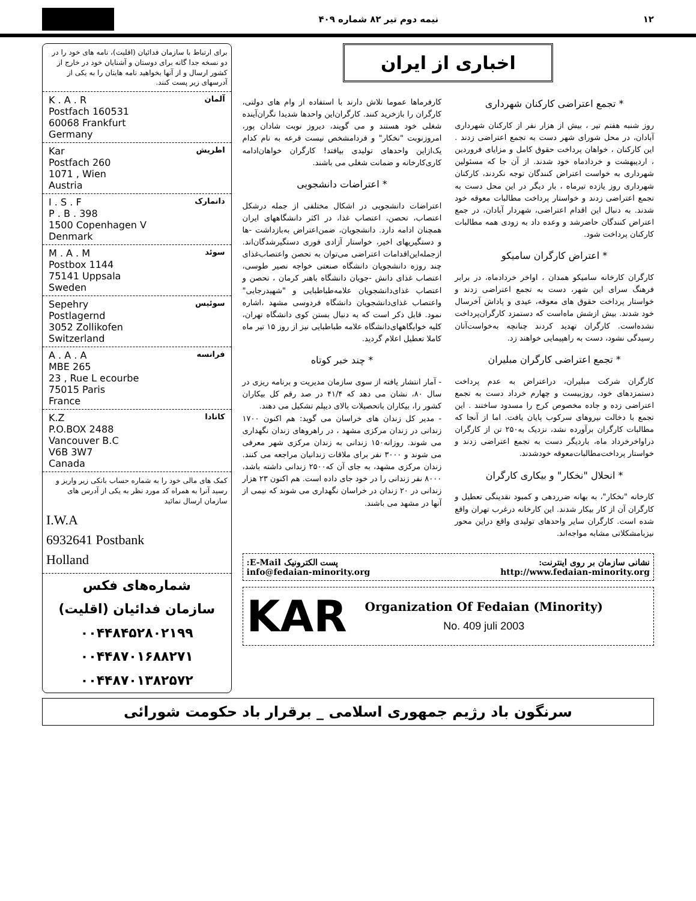نیمه دوم تیر ۸۲ شماره ۴۰۹ ۱۲
اخباری از ایران
* تجمع اعتراضی کارکنان شهرداری
روز شنبه هفتم تیر ، بیش از هزار نفر از کارکنان شهرداری آبادان، در محل شورای شهر دست به تجمع اعتراضی زدند . این کارکنان ، خواهان پرداخت حقوق کامل و مزایای فروردین ، اردیبهشت و خردادماه خود شدند. از آن جا که مسئولین شهرداری به خواست اعتراض کنندگان توجه نکردند، کارکنان شهرداری روز یازده تیرماه ، بار دیگر در این محل دست به تجمع اعتراضی زدند و خواستار پرداخت مطالبات معوقه خود شدند. به دنبال این اقدام اعتراضی، شهردار آبادان، در جمع اعتراض کنندگان حاضرشد و وعده داد به زودی همه مطالبات کارکنان پرداخت شود.
* اعتراض کارگران سامیکو
کارگران کارخانه سامیکو همدان ، اواخر خردادماه، در برابر فرهنگ سرای این شهر، دست به تجمع اعتراضی زدند و خواستار پرداخت حقوق های معوقه، عیدی و پاداش آخرسال خود شدند. بیش ازشش ماه‌است که دستمزد کارگران‌پرداخت نشده‌است. کارگران تهدید کردند چنانچه به‌خواست‌آنان رسیدگی نشود، دست به راهپیمایی خواهند زد.
* تجمع اعتراضی کارگران مبلیران
کارگران شرکت مبلیران، دراعتراض به عدم پرداخت دستمزدهای خود، روزبیست و چهارم خرداد دست به تجمع اعتراضی زده و جاده مخصوص کرج را مسدود ساختند . این تجمع با دخالت نیروهای سرکوب پایان یافت. اما از آنجا که مطالبات کارگران برآورده نشد، نزدیک به۲۵۰ تن از کارگران دراواخرخرداد ماه، باردیگر دست به تجمع اعتراضی زدند و خواستار پرداخت‌مطالبات‌معوقه خودشدند.
* انحلال "نخکار" و بیکاری کارگران
کارخانه "نخکار"، به بهانه ضرردهی و کمبود نقدینگی تعطیل و کارگران آن از کار بیکار شدند. این کارخانه درغرب تهران واقع شده است. کارگران سایر واحدهای تولیدی واقع دراین محور نیزبامشکلاتی مشابه مواجه‌اند.
کارفرماها عموما تلاش دارند با استفاده از وام های دولتی، کارگران را بازخرید کنند. کارگران‌این واحدها شدیدا نگران‌آینده شغلی خود هستند و می گویند، دیروز نوبت شادان پور، امروزنوبت "نخکار" و فردامشخص نیست قرعه به نام کدام یک‌ازاین واحدهای تولیدی بیافتد! کارگران خواهان‌ادامه کاری‌کارخانه و ضمانت شغلی می باشند.
* اعتراضات دانشجویی
اعتراضات دانشجویی در اشکال مختلفی از جمله درشکل اعتصاب، تحصن، اعتصاب غذا، در اکثر دانشگاههای ایران همچنان ادامه دارد. دانشجویان، ضمن‌اعتراض به‌بازداشت -ها و دستگیریهای اخیر، خواستار آزادی فوری دستگیرشدگان‌اند. ازجمله‌این‌اقدامات اعتراضی می‌توان به تحصن واعتصاب‌غذای چند روزه دانشجویان دانشگاه صنعتی خواجه نصیر طوسی، اعتصاب غذای دانش -جویان دانشگاه باهنر کرمان ، تحصن و اعتصاب غذای‌دانشجویان علامه‌طباطبایی و "شهیدرجایی" واعتصاب غذای‌دانشجویان دانشگاه فردوسی مشهد ،اشاره نمود. قابل ذکر است که به دنبال بستن کوی دانشگاه تهران، کلیه خوابگاههای‌دانشگاه علامه طباطبایی نیز از روز ۱۵ تیر ماه کاملا تعطیل اعلام گردید.
* چند خبر کوتاه
- آمار انتشار یافته از سوی سازمان مدیریت و برنامه ریزی در سال ۸۰، نشان می دهد که ۴۱/۴ در صد رقم کل بیکاران کشور را، بیکاران باتحصیلات بالای دیپلم تشکیل می دهند.
- مدیر کل زندان های خراسان می گوید: هم اکنون ۱۷۰۰ زندانی در زندان مرکزی مشهد ، در راهروهای زندان نگهداری می شوند. روزانه۱۵۰ زندانی به زندان مرکزی شهر معرفی می شوند و ۳۰۰۰ نفر برای ملاقات زندانیان مراجعه می کنند. زندان مرکزی مشهد، به جای آن که۲۵۰۰ زندانی داشته باشد، ۸۰۰۰ نفر زندانی را در خود جای داده است. هم اکنون ۲۳ هزار زندانی در ۲۰ زندان در خراسان نگهداری می شوند که نیمی از آنها در مشهد می باشند.
نشانی سازمان بر روی اینترنت: پست الکترونیک E-Mail:
info@fedaian-minority.org http://www.fedaian-minority.org
KAR
Organization Of Fedaian (Minority)
No. 409 juli 2003
برای ارتباط با سازمان فدائیان (اقلیت)، نامه های خود را در دو نسخه جدا گانه برای دوستان و آشنایان خود در خارج از کشور ارسال و از آنها بخواهید نامه هایتان را به یکی از آدرسهای زیر پست کنند.
آلمان
K . A . R
Postfach 160531
60068 Frankfurt
Germany
اطریش
Kar
Postfach 260
1071 , Wien
Austria
دانمارک
I . S . F
P . B . 398
1500 Copenhagen V
Denmark
سوئد
M . A . M
Postbox 1144
75141 Uppsala
Sweden
سوئیس
Sepehry
Postlagernd
3052 Zollikofen
Switzerland
فرانسه
A . A . A
MBE 265
23 , Rue L ecourbe
75015 Paris
France
کانادا
K.Z
P.O.BOX 2488
Vancouver B.C
V6B 3W7
Canada
کمک های مالی خود را به شماره حساب بانکی زیر واریز و رسید آنرا به همراه کد مورد نظر به یکی از آدرس های سازمان ارسال نمائید
I.W.A
6932641 Postbank
Holland
شماره‌های فکس
سازمان فدائیان (اقلیت)
۰۰۴۴۸۴۵۲۸۰۲۱۹۹
۰۰۴۴۸۷۰۱۶۸۸۲۷۱
۰۰۴۴۸۷۰۱۳۸۲۵۷۲
سرنگون باد رژیم جمهوری اسلامی _ برقرار باد حکومت شورائی